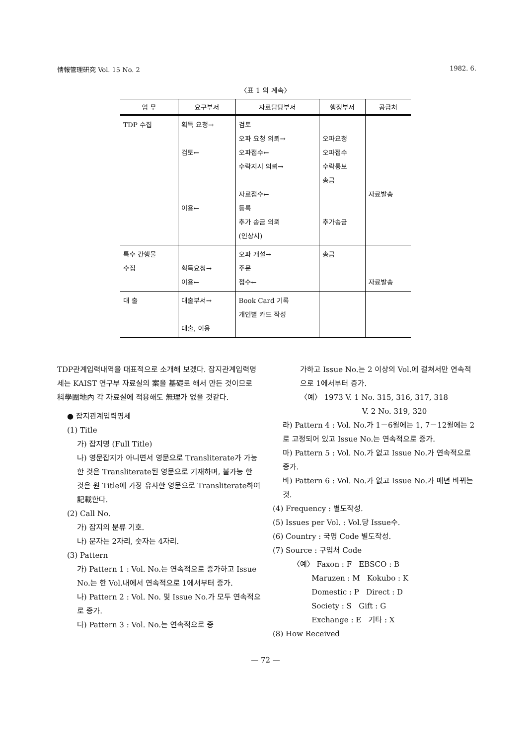情報管理研究 Vol. 15 No. 2 1982. 6.
〈표 1 의 계속〉
| 업 무 | 요구부서 | 자료담당부서 | 행정부서 | 공급처 |
| --- | --- | --- | --- | --- |
| TDP 수집 | 획득 요청→ 검토← 이용← | 검토 오파 요청 의뢰→ 오파접수← 수락지시 의뢰→ 자료접수← 등록 추가 송금 의뢰 (인상시) | 오파요청 오파접수 수락통보 송금 추가송금 | 자료발송 |
| 특수 간행물 수집 | 획득요청→ 이용← | 오파 개설→ 주문 접수← | 송금 | 자료발송 |
| 대 출 | 대출부서→ 대출, 이용 | Book Card 기록 개인별 카드 작성 | | |
TDP관계입력내역을 대표적으로 소개해 보겠다. 잡지관계입력명세는 KAIST 연구부 자료실의 案을 基礎로 해서 만든 것이므로 科學團地內 각 자료실에 적용해도 無理가 없을 것같다.
● 잡지관계입력명세
(1) Title
가) 잡지명 (Full Title)
나) 영문잡지가 아니면서 영문으로 Transliterate가 가능한 것은 Transliterate된 영문으로 기재하며, 불가능 한 것은 원 Title에 가장 유사한 영문으로 Transliterate하여 記載한다.
(2) Call No.
가) 잡지의 분류 기호.
나) 문자는 2자리, 숫자는 4자리.
(3) Pattern
가) Pattern 1 : Vol. No.는 연속적으로 증가하고 Issue No.는 한 Vol.내에서 연속적으로 1에서부터 증가.
나) Pattern 2 : Vol. No. 및 Issue No.가 모두 연속적으로 증가.
다) Pattern 3 : Vol. No.는 연속적으로 증
가하고 Issue No.는 2 이상의 Vol.에 걸쳐서만 연속적으로 1에서부터 증가.
〈예〉 1973 V. 1 No. 315, 316, 317, 318
V. 2 No. 319, 320
라) Pattern 4 : Vol. No.가 1－6월에는 1, 7－12월에는 2로 고정되어 있고 Issue No.는 연속적으로 증가.
마) Pattern 5 : Vol. No.가 없고 Issue No.가 연속적으로 증가.
바) Pattern 6 : Vol. No.가 없고 Issue No.가 매년 바뀌는 것.
(4) Frequency : 별도작성.
(5) Issues per Vol. : Vol.당 Issue수.
(6) Country : 국명 Code 별도작성.
(7) Source : 구입처 Code
〈예〉 Faxon : F EBSCO : B
Maruzen : M Kokubo : K
Domestic : P Direct : D
Society : S Gift : G
Exchange : E 기타 : X
(8) How Received
— 72 —